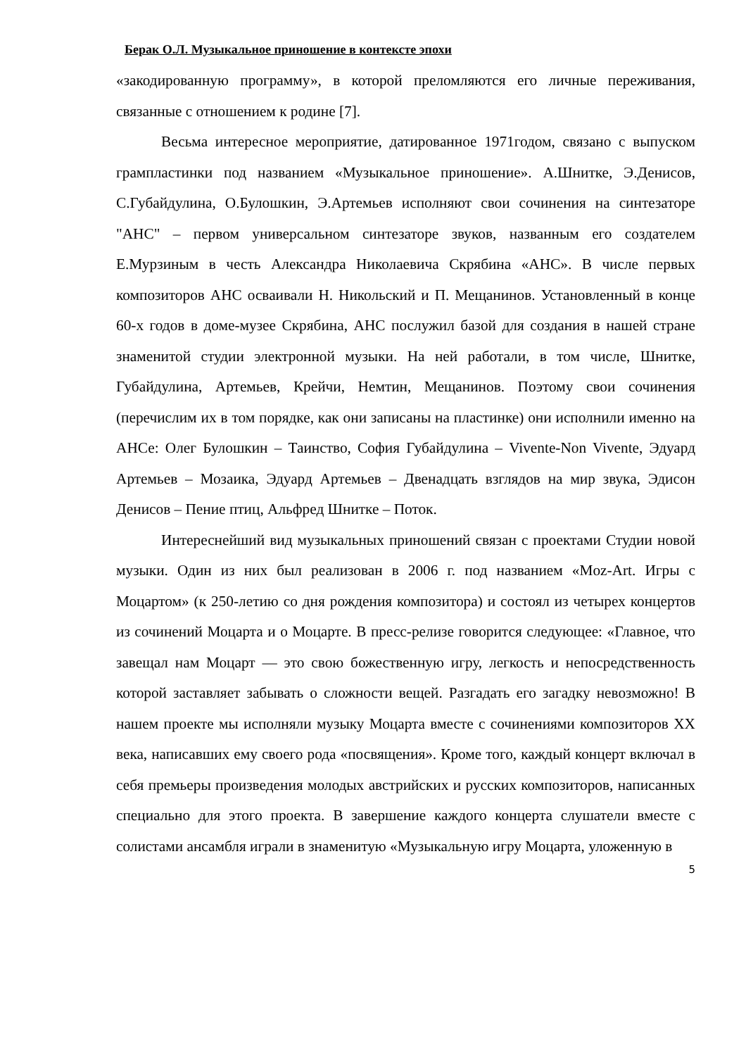Берак О.Л. Музыкальное приношение в контексте эпохи
«закодированную программу», в которой преломляются его личные переживания, связанные с отношением к родине [7].
Весьма интересное мероприятие, датированное 1971годом, связано с выпуском грампластинки под названием «Музыкальное приношение». А.Шнитке, Э.Денисов, С.Губайдулина, О.Булошкин, Э.Артемьев исполняют свои сочинения на синтезаторе "АНС" – первом универсальном синтезаторе звуков, названным его создателем Е.Мурзиным в честь Александра Николаевича Скрябина «АНС». В числе первых композиторов АНС осваивали Н. Никольский и П. Мещанинов. Установленный в конце 60-х годов в доме-музее Скрябина, АНС послужил базой для создания в нашей стране знаменитой студии электронной музыки. На ней работали, в том числе, Шнитке, Губайдулина, Артемьев, Крейчи, Немтин, Мещанинов. Поэтому свои сочинения (перечислим их в том порядке, как они записаны на пластинке) они исполнили именно на АНСе: Олег Булошкин – Таинство, София Губайдулина – Vivente-Non Vivente, Эдуард Артемьев – Мозаика, Эдуард Артемьев – Двенадцать взглядов на мир звука, Эдисон Денисов – Пение птиц, Альфред Шнитке – Поток.
Интереснейший вид музыкальных приношений связан с проектами Студии новой музыки. Один из них был реализован в 2006 г. под названием «Moz-Art. Игры с Моцартом» (к 250-летию со дня рождения композитора) и состоял из четырех концертов из сочинений Моцарта и о Моцарте. В пресс-релизе говорится следующее: «Главное, что завещал нам Моцарт — это свою божественную игру, легкость и непосредственность которой заставляет забывать о сложности вещей. Разгадать его загадку невозможно! В нашем проекте мы исполняли музыку Моцарта вместе с сочинениями композиторов XX века, написавших ему своего рода «посвящения». Кроме того, каждый концерт включал в себя премьеры произведения молодых австрийских и русских композиторов, написанных специально для этого проекта. В завершение каждого концерта слушатели вместе с солистами ансамбля играли в знаменитую «Музыкальную игру Моцарта, уложенную в
5